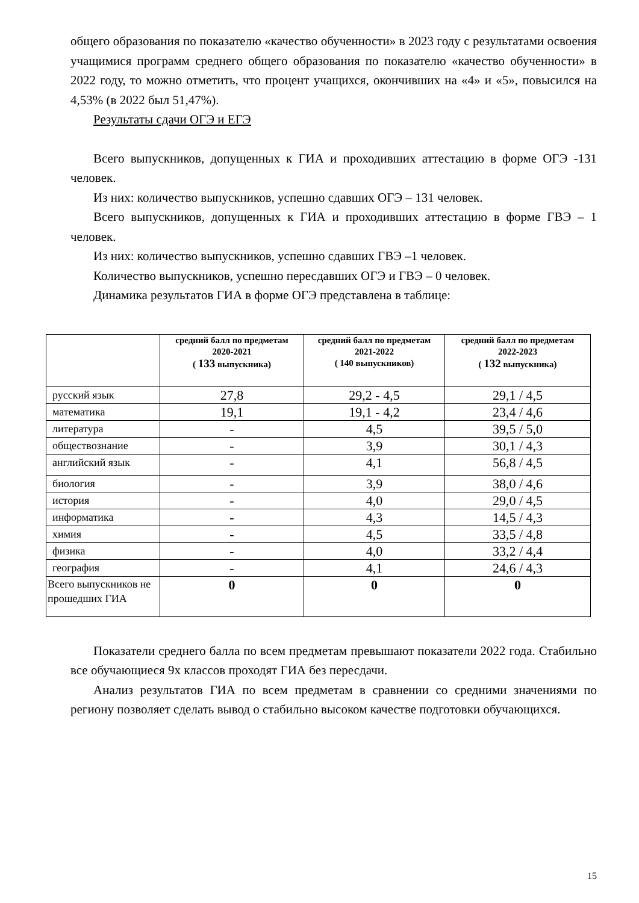общего образования по показателю «качество обученности» в 2023 году с результатами освоения учащимися программ среднего общего образования по показателю «качество обученности» в 2022 году, то можно отметить, что процент учащихся, окончивших на «4» и «5», повысился на 4,53% (в 2022 был 51,47%).
Результаты сдачи ОГЭ и ЕГЭ
Всего выпускников, допущенных к ГИА и проходивших аттестацию в форме ОГЭ -131 человек.
Из них: количество выпускников, успешно сдавших ОГЭ – 131 человек.
Всего выпускников, допущенных к ГИА и проходивших аттестацию в форме ГВЭ – 1 человек.
Из них: количество выпускников, успешно сдавших ГВЭ –1 человек.
Количество выпускников, успешно пересдавших ОГЭ и ГВЭ – 0 человек.
Динамика результатов ГИА в форме ОГЭ представлена в таблице:
| | средний балл по предметам 2020-2021 ( 133 выпускника) | средний балл по предметам 2021-2022 ( 140 выпускников) | средний балл по предметам 2022-2023 ( 132 выпускника) |
| --- | --- | --- | --- |
| русский язык | 27,8 | 29,2 - 4,5 | 29,1 / 4,5 |
| математика | 19,1 | 19,1 - 4,2 | 23,4 / 4,6 |
| литература | - | 4,5 | 39,5 / 5,0 |
| обществознание | - | 3,9 | 30,1 / 4,3 |
| английский язык | - | 4,1 | 56,8 / 4,5 |
| биология | - | 3,9 | 38,0 / 4,6 |
| история | - | 4,0 | 29,0 / 4,5 |
| информатика | - | 4,3 | 14,5 / 4,3 |
| химия | - | 4,5 | 33,5 / 4,8 |
| физика | - | 4,0 | 33,2 / 4,4 |
| география | - | 4,1 | 24,6 / 4,3 |
| Всего выпускников не прошедших ГИА | 0 | 0 | 0 |
Показатели среднего балла по всем предметам превышают показатели 2022 года. Стабильно все обучающиеся 9х классов проходят ГИА без пересдачи.
Анализ результатов ГИА по всем предметам в сравнении со средними значениями по региону позволяет сделать вывод о стабильно высоком качестве подготовки обучающихся.
15